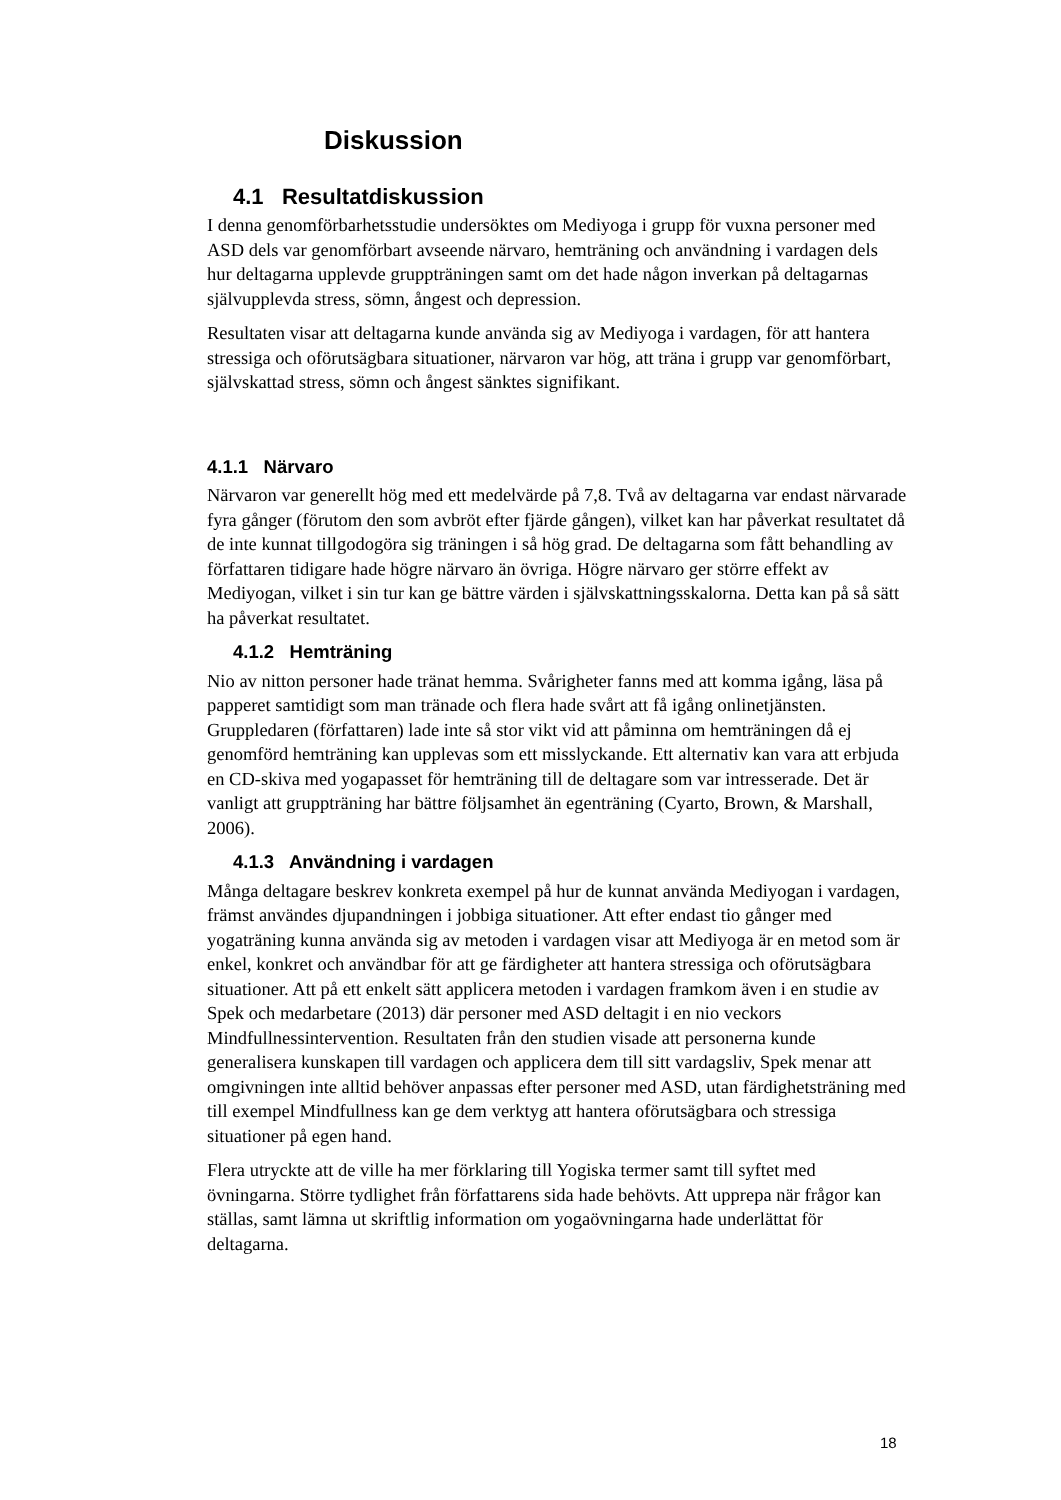Diskussion
4.1 Resultatdiskussion
I denna genomförbarhetsstudie undersöktes om Mediyoga i grupp för vuxna personer med ASD dels var genomförbart avseende närvaro, hemträning och användning i vardagen dels hur deltagarna upplevde gruppträningen samt om det hade någon inverkan på deltagarnas självupplevda stress, sömn, ångest och depression.
Resultaten visar att deltagarna kunde använda sig av Mediyoga i vardagen, för att hantera stressiga och oförutsägbara situationer, närvaron var hög, att träna i grupp var genomförbart, självskattad stress, sömn och ångest sänktes signifikant.
4.1.1 Närvaro
Närvaron var generellt hög med ett medelvärde på 7,8. Två av deltagarna var endast närvarade fyra gånger (förutom den som avbröt efter fjärde gången), vilket kan har påverkat resultatet då de inte kunnat tillgodogöra sig träningen i så hög grad. De deltagarna som fått behandling av författaren tidigare hade högre närvaro än övriga. Högre närvaro ger större effekt av Mediyogan, vilket i sin tur kan ge bättre värden i självskattningsskalorna. Detta kan på så sätt ha påverkat resultatet.
4.1.2 Hemträning
Nio av nitton personer hade tränat hemma. Svårigheter fanns med att komma igång, läsa på papperet samtidigt som man tränade och flera hade svårt att få igång onlinetjänsten. Gruppledaren (författaren) lade inte så stor vikt vid att påminna om hemträningen då ej genomförd hemträning kan upplevas som ett misslyckande. Ett alternativ kan vara att erbjuda en CD-skiva med yogapasset för hemträning till de deltagare som var intresserade. Det är vanligt att gruppträning har bättre följsamhet än egenträning (Cyarto, Brown, & Marshall, 2006).
4.1.3 Användning i vardagen
Många deltagare beskrev konkreta exempel på hur de kunnat använda Mediyogan i vardagen, främst användes djupandningen i jobbiga situationer. Att efter endast tio gånger med yogaträning kunna använda sig av metoden i vardagen visar att Mediyoga är en metod som är enkel, konkret och användbar för att ge färdigheter att hantera stressiga och oförutsägbara situationer. Att på ett enkelt sätt applicera metoden i vardagen framkom även i en studie av Spek och medarbetare (2013) där personer med ASD deltagit i en nio veckors Mindfullnessintervention. Resultaten från den studien visade att personerna kunde generalisera kunskapen till vardagen och applicera dem till sitt vardagsliv, Spek menar att omgivningen inte alltid behöver anpassas efter personer med ASD, utan färdighetsträning med till exempel Mindfullness kan ge dem verktyg att hantera oförutsägbara och stressiga situationer på egen hand.
Flera utryckte att de ville ha mer förklaring till Yogiska termer samt till syftet med övningarna. Större tydlighet från författarens sida hade behövts. Att upprepa när frågor kan ställas, samt lämna ut skriftlig information om yogaövningarna hade underlättat för deltagarna.
18